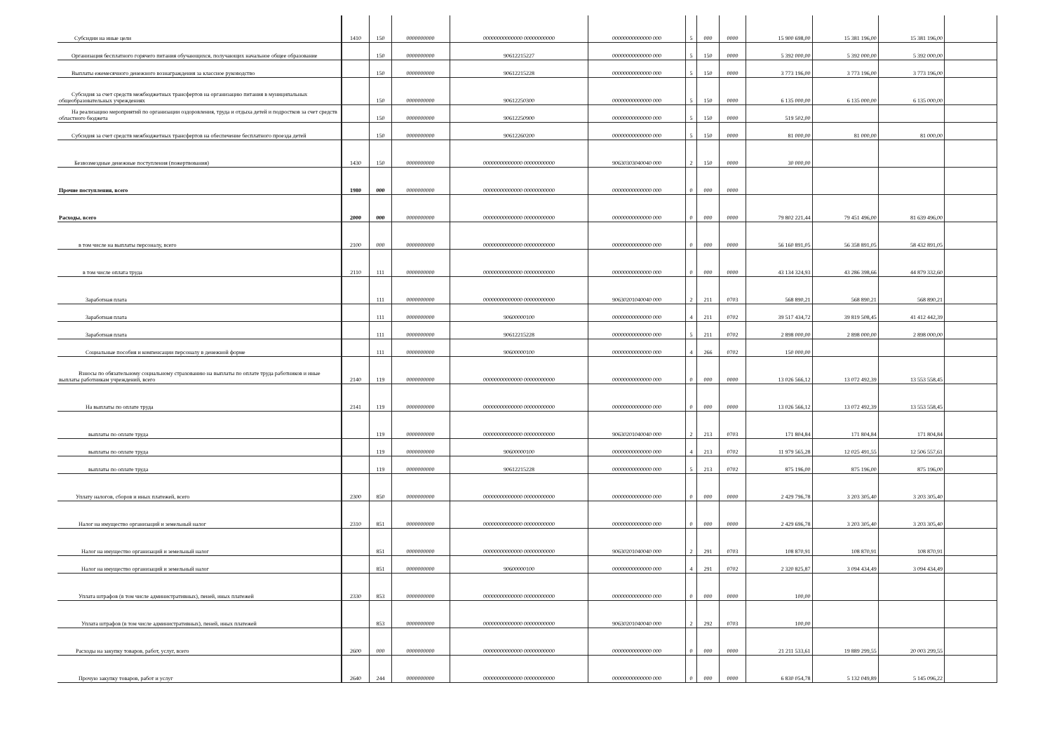| Субсидии на иные цели | 1410 | 150 | 0000000000 | 00000000000000 00000000000 | 00000000000000 000 | 5 | 000 | 0000 | 15 900 698,00 | 15 381 196,00 | 15 381 196,00 | |
| Организация бесплатного горячего питания обучающихся, получающих начальное общее образование | | 150 | 0000000000 | 90612215227 | 00000000000000 000 | 5 | 150 | 0000 | 5 392 000,00 | 5 392 000,00 | 5 392 000,00 | |
| Выплаты ежемесячного денежного вознаграждения за классное руководство | | 150 | 0000000000 | 90612215228 | 00000000000000 000 | 5 | 150 | 0000 | 3 773 196,00 | 3 773 196,00 | 3 773 196,00 | |
| Субсидия за счет средств межбюджетных трансфертов на организацию питания в муниципальных общеобразовательных учреждениях | | 150 | 0000000000 | 90612250300 | 00000000000000 000 | 5 | 150 | 0000 | 6 135 000,00 | 6 135 000,00 | 6 135 000,00 | |
| На реализацию мероприятий по организации оздоровления, труда и отдыха детей и подростков за счет средств областного бюджета | | 150 | 0000000000 | 90612250900 | 00000000000000 000 | 5 | 150 | 0000 | 519 502,00 | | | |
| Субсидия за счет средств межбюджетных трансфертов на обеспечение бесплатного проезда детей | | 150 | 0000000000 | 90612260200 | 00000000000000 000 | 5 | 150 | 0000 | 81 000,00 | 81 000,00 | 81 000,00 | |
| Безвозмездные денежные поступления (пожертвования) | 1430 | 150 | 0000000000 | 00000000000000 00000000000 | 90630303040040 000 | 2 | 150 | 0000 | 30 000,00 | | | |
| Прочие поступления, всего | 1980 | 000 | 0000000000 | 00000000000000 00000000000 | 00000000000000 000 | 0 | 000 | 0000 | | | | |
| Расходы, всего | 2000 | 000 | 0000000000 | 00000000000000 00000000000 | 00000000000000 000 | 0 | 000 | 0000 | 79 802 221,44 | 79 451 496,00 | 81 639 496,00 | |
| в том числе на выплаты персоналу, всего | 2100 | 000 | 0000000000 | 00000000000000 00000000000 | 00000000000000 000 | 0 | 000 | 0000 | 56 160 891,05 | 56 358 891,05 | 58 432 891,05 | |
| в том числе оплата труда | 2110 | 111 | 0000000000 | 00000000000000 00000000000 | 00000000000000 000 | 0 | 000 | 0000 | 43 134 324,93 | 43 286 398,66 | 44 879 332,60 | |
| Заработная плата | | 111 | 0000000000 | 00000000000000 00000000000 | 90630201040040 000 | 2 | 211 | 0703 | 568 890,21 | 568 890,21 | 568 890,21 | |
| Заработная плата | | 111 | 0000000000 | 90600000100 | 00000000000000 000 | 4 | 211 | 0702 | 39 517 434,72 | 39 819 508,45 | 41 412 442,39 | |
| Заработная плата | | 111 | 0000000000 | 90612215228 | 00000000000000 000 | 5 | 211 | 0702 | 2 898 000,00 | 2 898 000,00 | 2 898 000,00 | |
| Социальные пособия и компенсации персоналу в денежной форме | | 111 | 0000000000 | 90600000100 | 00000000000000 000 | 4 | 266 | 0702 | 150 000,00 | | | |
| Взносы по обязательному социальному страхованию на выплаты по оплате труда работников и иные выплаты работникам учреждений, всего | 2140 | 119 | 0000000000 | 00000000000000 00000000000 | 00000000000000 000 | 0 | 000 | 0000 | 13 026 566,12 | 13 072 492,39 | 13 553 558,45 | |
| На выплаты по оплате труда | 2141 | 119 | 0000000000 | 00000000000000 00000000000 | 00000000000000 000 | 0 | 000 | 0000 | 13 026 566,12 | 13 072 492,39 | 13 553 558,45 | |
| выплаты по оплате труда | | 119 | 0000000000 | 00000000000000 00000000000 | 90630201040040 000 | 2 | 213 | 0703 | 171 804,84 | 171 804,84 | 171 804,84 | |
| выплаты по оплате труда | | 119 | 0000000000 | 90600000100 | 00000000000000 000 | 4 | 213 | 0702 | 11 979 565,28 | 12 025 491,55 | 12 506 557,61 | |
| выплаты по оплате труда | | 119 | 0000000000 | 90612215228 | 00000000000000 000 | 5 | 213 | 0702 | 875 196,00 | 875 196,00 | 875 196,00 | |
| Уплату налогов, сборов и иных платежей, всего | 2300 | 850 | 0000000000 | 00000000000000 00000000000 | 00000000000000 000 | 0 | 000 | 0000 | 2 429 796,78 | 3 203 305,40 | 3 203 305,40 | |
| Налог на имущество организаций и земельный налог | 2310 | 851 | 0000000000 | 00000000000000 00000000000 | 00000000000000 000 | 0 | 000 | 0000 | 2 429 696,78 | 3 203 305,40 | 3 203 305,40 | |
| Налог на имущество организаций и земельный налог | | 851 | 0000000000 | 00000000000000 00000000000 | 90630201040040 000 | 2 | 291 | 0703 | 108 870,91 | 108 870,91 | 108 870,91 | |
| Налог на имущество организаций и земельный налог | | 851 | 0000000000 | 90600000100 | 00000000000000 000 | 4 | 291 | 0702 | 2 320 825,87 | 3 094 434,49 | 3 094 434,49 | |
| Уплата штрафов (в том числе административных), пеней, иных платежей | 2330 | 853 | 0000000000 | 00000000000000 00000000000 | 00000000000000 000 | 0 | 000 | 0000 | 100,00 | | | |
| Уплата штрафов (в том числе административных), пеней, иных платежей | | 853 | 0000000000 | 00000000000000 00000000000 | 90630201040040 000 | 2 | 292 | 0703 | 100,00 | | | |
| Расходы на закупку товаров, работ, услуг, всего | 2600 | 000 | 0000000000 | 00000000000000 00000000000 | 00000000000000 000 | 0 | 000 | 0000 | 21 211 533,61 | 19 889 299,55 | 20 003 299,55 | |
| Прочую закупку товаров, работ и услуг | 2640 | 244 | 0000000000 | 00000000000000 00000000000 | 00000000000000 000 | 0 | 000 | 0000 | 6 830 054,78 | 5 132 049,89 | 5 145 096,22 | |